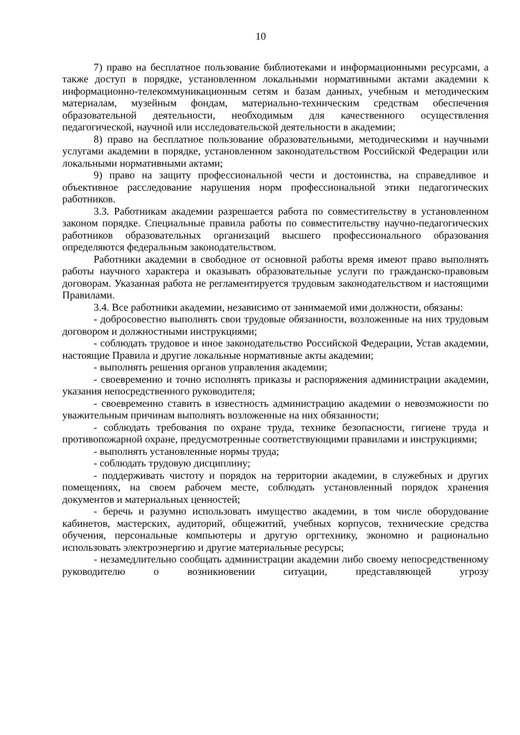10
7) право на бесплатное пользование библиотеками и информационными ресурсами, а также доступ в порядке, установленном локальными нормативными актами академии к информационно-телекоммуникационным сетям и базам данных, учебным и методическим материалам, музейным фондам, материально-техническим средствам обеспечения образовательной деятельности, необходимым для качественного осуществления педагогической, научной или исследовательской деятельности в академии;
8) право на бесплатное пользование образовательными, методическими и научными услугами академии в порядке, установленном законодательством Российской Федерации или локальными нормативными актами;
9) право на защиту профессиональной чести и достоинства, на справедливое и объективное расследование нарушения норм профессиональной этики педагогических работников.
3.3. Работникам академии разрешается работа по совместительству в установленном законом порядке. Специальные правила работы по совместительству научно-педагогических работников образовательных организаций высшего профессионального образования определяются федеральным законодательством.
Работники академии в свободное от основной работы время имеют право выполнять работы научного характера и оказывать образовательные услуги по гражданско-правовым договорам. Указанная работа не регламентируется трудовым законодательством и настоящими Правилами.
3.4. Все работники академии, независимо от занимаемой ими должности, обязаны:
- добросовестно выполнять свои трудовые обязанности, возложенные на них трудовым договором и должностными инструкциями;
- соблюдать трудовое и иное законодательство Российской Федерации, Устав академии, настоящие Правила и другие локальные нормативные акты академии;
- выполнять решения органов управления академии;
- своевременно и точно исполнять приказы и распоряжения администрации академии, указания непосредственного руководителя;
- своевременно ставить в известность администрацию академии о невозможности по уважительным причинам выполнять возложенные на них обязанности;
- соблюдать требования по охране труда, технике безопасности, гигиене труда и противопожарной охране, предусмотренные соответствующими правилами и инструкциями;
- выполнять установленные нормы труда;
- соблюдать трудовую дисциплину;
- поддерживать чистоту и порядок на территории академии, в служебных и других помещениях, на своем рабочем месте, соблюдать установленный порядок хранения документов и материальных ценностей;
- беречь и разумно использовать имущество академии, в том числе оборудование кабинетов, мастерских, аудиторий, общежитий, учебных корпусов, технические средства обучения, персональные компьютеры и другую оргтехнику, экономно и рационально использовать электроэнергию и другие материальные ресурсы;
- незамедлительно сообщать администрации академии либо своему непосредственному руководителю о возникновении ситуации, представляющей угрозу